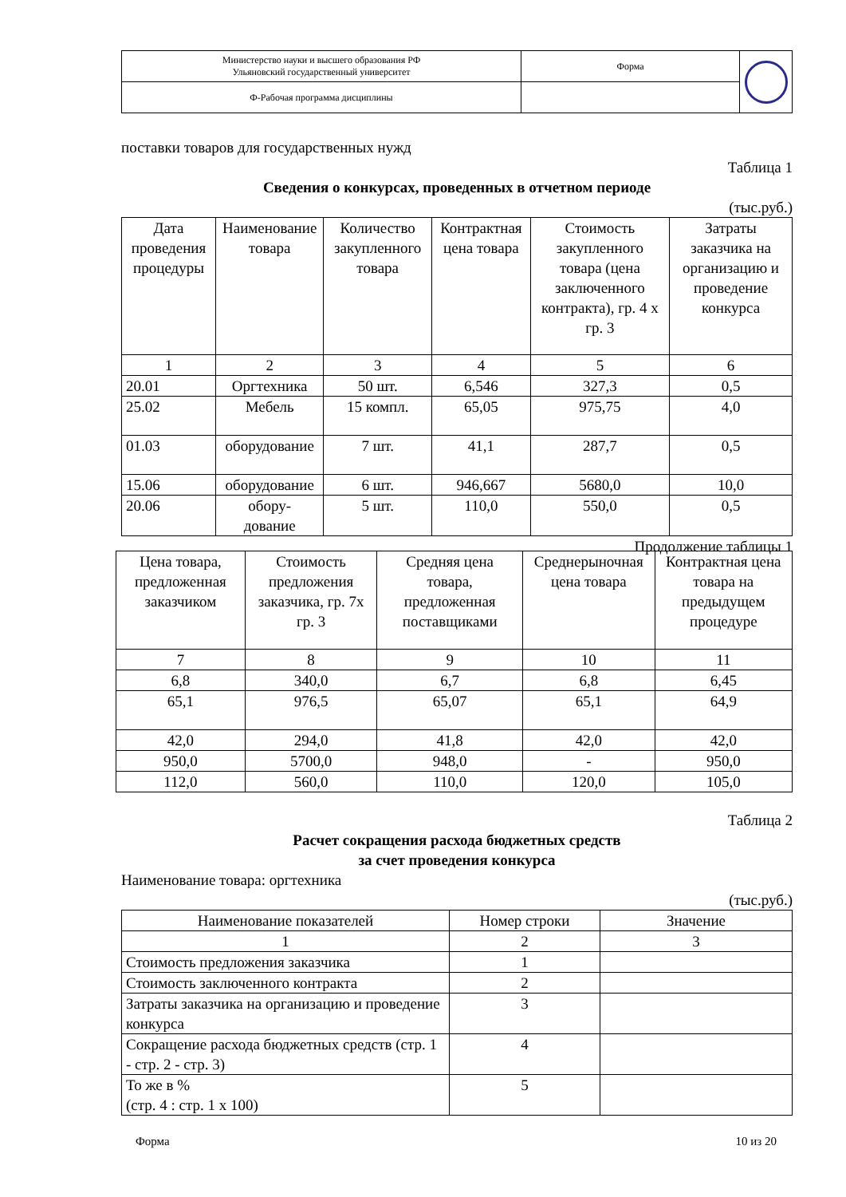| Министерство науки и высшего образования РФ Ульяновский государственный университет | Форма | |
| Ф-Рабочая программа дисциплины | | |
поставки товаров для государственных нужд
Таблица 1
Сведения о конкурсах, проведенных в отчетном периоде
(тыс.руб.)
| Дата проведения процедуры | Наименование товара | Количество закупленного товара | Контрактная цена товара | Стоимость закупленного товара (цена заключенного контракта), гр. 4 х гр. 3 | Затраты заказчика на организацию и проведение конкурса |
| --- | --- | --- | --- | --- | --- |
| 1 | 2 | 3 | 4 | 5 | 6 |
| 20.01 | Оргтехника | 50 шт. | 6,546 | 327,3 | 0,5 |
| 25.02 | Мебель | 15 компл. | 65,05 | 975,75 | 4,0 |
| 01.03 | оборудование | 7 шт. | 41,1 | 287,7 | 0,5 |
| 15.06 | оборудование | 6 шт. | 946,667 | 5680,0 | 10,0 |
| 20.06 | обору- дование | 5 шт. | 110,0 | 550,0 | 0,5 |
Продолжение таблицы 1
| Цена товара, предложенная заказчиком | Стоимость предложения заказчика, гр. 7х гр. 3 | Средняя цена товара, предложенная поставщиками | Среднерыночная цена товара | Контрактная цена товара на предыдущем процедуре |
| --- | --- | --- | --- | --- |
| 7 | 8 | 9 | 10 | 11 |
| 6,8 | 340,0 | 6,7 | 6,8 | 6,45 |
| 65,1 | 976,5 | 65,07 | 65,1 | 64,9 |
| 42,0 | 294,0 | 41,8 | 42,0 | 42,0 |
| 950,0 | 5700,0 | 948,0 | - | 950,0 |
| 112,0 | 560,0 | 110,0 | 120,0 | 105,0 |
Таблица 2
Расчет сокращения расхода бюджетных средств
за счет проведения конкурса
Наименование товара: оргтехника
(тыс.руб.)
| Наименование показателей | Номер строки | Значение |
| --- | --- | --- |
| 1 | 2 | 3 |
| Стоимость предложения заказчика | 1 | |
| Стоимость заключенного контракта | 2 | |
| Затраты заказчика на организацию и проведение конкурса | 3 | |
| Сокращение расхода бюджетных средств (стр. 1 - стр. 2 - стр. 3) | 4 | |
| То же в % (стр. 4 : стр. 1 х 100) | 5 | |
Форма 10 из 20